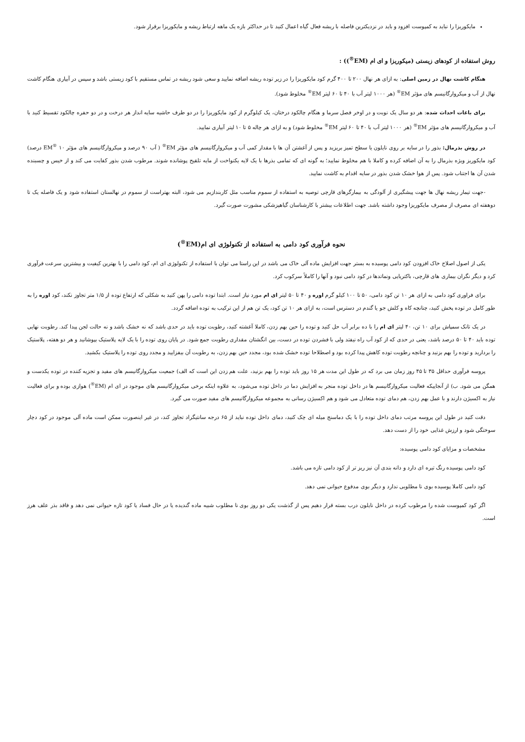مایکوریزا را نباید به کمپوست افزود و باید در نزدیکترین فاصله با ریشه فعال گیاه اعمال کنید تا در حداکثر بازه یک ماهه ارتباط ریشه و مایکوریزا برقرار شود.
روش استفاده از کودهای زیستی (میکوریزا و ای ام (EM<sup>®</sup>)) :
هنگام کاشت نهال در زمین اصلی: به ازای هر نهال ۲۰۰ تا ۴۰۰ گرم کود مایکوریزا را در زیر توده ریشه اضافه نمایید و سعی شود ریشه در تماس مستقیم با کود زیستی باشد و سپس در آبیاری هنگام کاشت نهال از آب و میکروارگانیسم های مؤثر EM<sup>®</sup> (هر ۱۰۰۰ لیتر آب با ۴۰ تا ۶۰ لیتر EM<sup>®</sup> مخلوط شود).
برای باغات احداث شده: هر دو سال یک نوبت و در اوخر فصل سرما و هنگام چالکود درختان، یک کیلوگرم از کود مایکوریزا را در دو طرف حاشیه سایه انداز هر درخت و در دو حفره چالکود تقسیط کنید با آب و میکروارگانیسم های مؤثر EM<sup>®</sup> (هر ۱۰۰۰ لیتر آب با ۴۰ تا ۶۰ لیتر EM<sup>®</sup> مخلوط شود) و به ازای هر چاله ۵ تا ۱۰ لیتر آبیاری نمایید.
در روش بذرمال: بذور را در سایه بر روی نایلون یا سطح تمیز بریزید و پس از آغشتن آن ها با مقدار کمی آب و میکروارگانیسم های مؤثر EM<sup>®</sup> ( آب ۹۰ درصد و میکروارگانیسم های مؤثر EM<sup>®</sup> ۱۰ درصد) کود مایکوریز ویژه بذرمال را به آن اضافه کرده و کاملا با هم مخلوط نمایید؛ به گونه ای که تمامی بذرها با یک لایه یکنواخت از مایه تلقیح پوشانده شوند. مرطوب شدن بذور کفایت می کند و از خیس و چسبنده شدن آن ها اجتناب شود. پس از هوا خشک شدن بذور در سایه اقدام به کاشت نمایید.
-جهت تیمار ریشه نهال ها جهت پیشگیری از آلودگی به بیمارگرهای قارچی توصیه به استفاده از سموم مناسب مثل کاربندازیم می شود، البته بهتراست از سموم در نهالستان استفاده شود و یک فاصله یک تا دوهفته ای مصرف از مصرف مایکوریزا وجود داشته باشد. جهت اطلاعات بیشتر با کارشناسان گیاهپزشکی مشورت صورت گیرد.
نحوه فرآوری کود دامی به استفاده از تکنولوژی ای ام(EM<sup>®</sup>)
یکی از اصول اصلاح خاک افزودن کود دامی پوسیده به بستر جهت افزایش ماده آلی خاک می باشد در این راستا می توان با استفاده از تکنولوژی ای ام، کود دامی را با بهترین کیفیت و بیشترین سرعت فرآوری کرد و دیگر نگران بیماری های قارچی، باکتریایی ونماتدها در کود دامی نبود و آنها را کاملاً سرکوب کرد.
برای فراوری کود دامی به ازای هر ۱۰ تن کود دامی، ۵۰ تا ۱۰۰ کیلو گرم اوره و ۴۰ تا ۵۰ لیتر ای ام مورد نیاز است. ابتدا توده دامی را پهن کنید به شکلی که ارتفاع توده از ۱/۵ متر تجاوز نکند، کود اوره را به طور کامل در توده پخش کنید، چنانچه کاه و کلش جو یا گندم در دسترس است، به ازای هر ۱۰ تن کود، یک تن هم از این ترکیب به توده اضافه گردد.
در یک تانک سمپاش برای ۱۰ تن، ۴۰ لیتر ای ام را با ده برابر آب حل کنید و توده را حین بهم زدن، کاملا آغشته کنید، رطوبت توده باید در حدی باشد که نه خشک باشد و نه حالت لجن پیدا کند. رطوبت نهایی توده باید ۴۰ تا ۵۰ درصد باشد، یعنی در حدی که از کود آب راه نیفتد ولی با فشردن توده در دست، بین انگشتان مقداری رطوبت جمع شود. در پایان روی توده را با یک لایه پلاستیک بپوشانید و هر دو هفته، پلاستیک را بردارید و توده را بهم بزنید و چنانچه رطوبت توده کاهش پیدا کرده بود و اصطلاحا توده خشک شده بود، مجدد حین بهم زدن، به رطوبت آن بیفزایید و مجدد روی توده را پلاستیک بکشید.
پروسه فرآوری حداقل ۳۵ تا ۴۵ روز زمان می برد که در طول این مدت هر ۱۵ روز باید توده را بهم بزنید، علت هم زدن این است که الف) جمعیت میکروارگانیسم های مفید و تجزیه کننده در توده یکدست و همگن می شود. ب) از آنجاییکه فعالیت میکروارگانیسم ها در داخل توده منجر به افزایش دما در داخل توده می‌شود، به علاوه اینکه برخی میکروارگانیسم های موجود در ای ام (EM<sup>®</sup>) هوازی بوده و برای فعالیت نیاز به اکسیژن دارند و با عمل بهم زدن، هم دمای توده متعادل می شود و هم اکسیژن رسانی به مجموعه میکروارگانیسم های مفید صورت می گیرد.
دقت کنید در طول این پروسه مرتب دمای داخل توده را با یک دماسنج میله ای چک کنید، دمای داخل توده نباید از ۶۵ درجه سانتیگراد تجاوز کند، در غیر اینصورت ممکن است ماده آلی موجود در کود دچار سوختگی شود و ارزش غذایی خود را از دست دهد.
مشخصات و مزایای کود دامی پوسیده:
کود دامی پوسیده رنگ تیره ای دارد و دانه بندی آن نیز ریز تر از کود دامی تازه می باشد.
کود دامی کاملا پوسیده بوی نا مطلوبی ندارد و دیگر بوی مدفوع حیوانی نمی دهد.
اگر کود کمپوست شده را مرطوب کرده در داخل نایلون درب بسته قرار دهیم پس از گذشت یکی دو روز بوی نا مطلوب شبیه ماده گندیده یا در حال فساد یا کود تازه حیوانی نمی دهد و فاقد بذر علف هرز است.